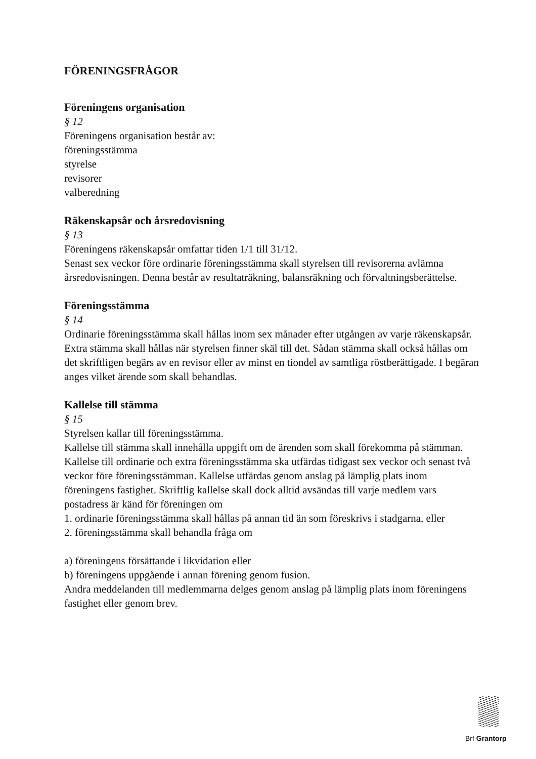FÖRENINGSFRÅGOR
Föreningens organisation
§ 12
Föreningens organisation består av:
föreningsstämma
styrelse
revisorer
valberedning
Räkenskapsår och årsredovisning
§ 13
Föreningens räkenskapsår omfattar tiden 1/1 till 31/12.
Senast sex veckor före ordinarie föreningsstämma skall styrelsen till revisorerna avlämna årsredovisningen. Denna består av resultaträkning, balansräkning och förvaltningsberättelse.
Föreningsstämma
§ 14
Ordinarie föreningsstämma skall hållas inom sex månader efter utgången av varje räkenskapsår.
Extra stämma skall hållas när styrelsen finner skäl till det. Sådan stämma skall också hållas om det skriftligen begärs av en revisor eller av minst en tiondel av samtliga röstberättigade. I begäran anges vilket ärende som skall behandlas.
Kallelse till stämma
§ 15
Styrelsen kallar till föreningsstämma.
Kallelse till stämma skall innehålla uppgift om de ärenden som skall förekomma på stämman.
Kallelse till ordinarie och extra föreningsstämma ska utfärdas tidigast sex veckor och senast två veckor före föreningsstämman. Kallelse utfärdas genom anslag på lämplig plats inom föreningens fastighet. Skriftlig kallelse skall dock alltid avsändas till varje medlem vars postadress är känd för föreningen om
1. ordinarie föreningsstämma skall hållas på annan tid än som föreskrivs i stadgarna, eller
2. föreningsstämma skall behandla fråga om
a) föreningens försättande i likvidation eller
b) föreningens uppgående i annan förening genom fusion.
Andra meddelanden till medlemmarna delges genom anslag på lämplig plats inom föreningens fastighet eller genom brev.
Brf Grantorp